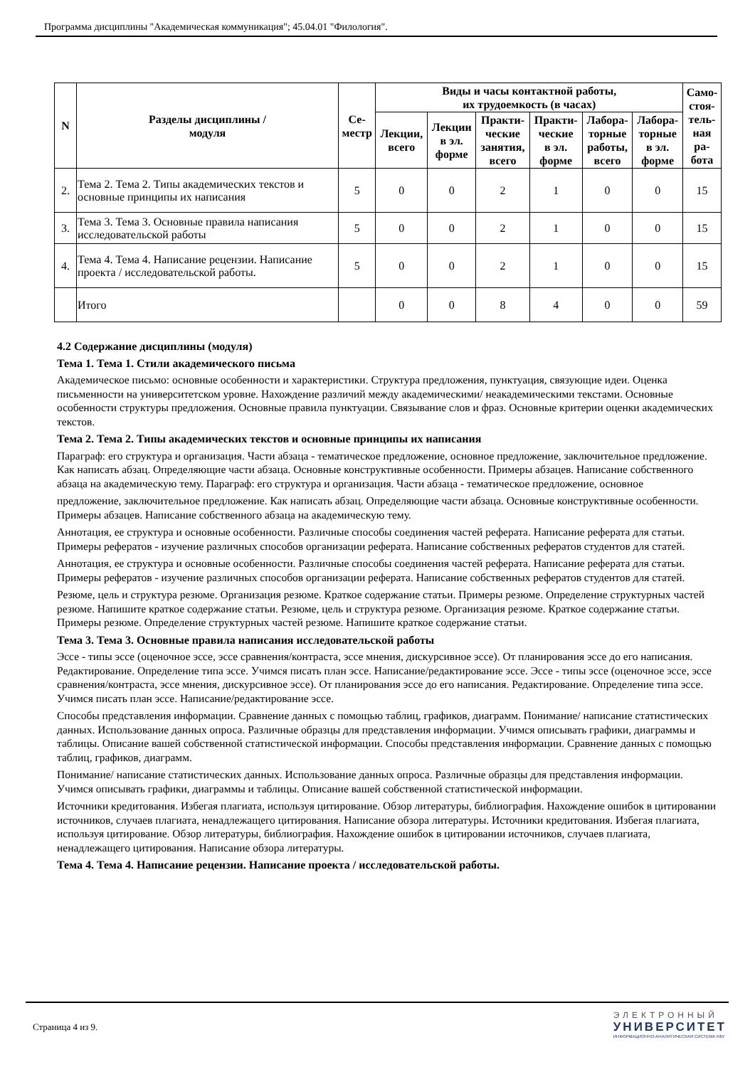Программа дисциплины "Академическая коммуникация"; 45.04.01 "Филология".
| N | Разделы дисциплины / модуля | Се- местр | Виды и часы контактной работы, их трудоемкость (в часах) | | | | | | Само- стоя- тель- ная ра- бота |
| --- | --- | --- | --- | --- | --- | --- | --- | --- | --- |
| | | | Лекции, всего | Лекции в эл. форме | Практи- ческие занятия, всего | Практи- ческие в эл. форме | Лабора- торные работы, всего | Лабора- торные в эл. форме | |
| 2. | Тема 2. Тема 2. Типы академических текстов и основные принципы их написания | 5 | 0 | 0 | 2 | 1 | 0 | 0 | 15 |
| 3. | Тема 3. Тема 3. Основные правила написания исследовательской работы | 5 | 0 | 0 | 2 | 1 | 0 | 0 | 15 |
| 4. | Тема 4. Тема 4. Написание рецензии. Написание проекта / исследовательской работы. | 5 | 0 | 0 | 2 | 1 | 0 | 0 | 15 |
| | Итого | | 0 | 0 | 8 | 4 | 0 | 0 | 59 |
4.2 Содержание дисциплины (модуля)
Тема 1. Тема 1. Стили академического письма
Академическое письмо: основные особенности и характеристики. Структура предложения, пунктуация, связующие идеи. Оценка письменности на университетском уровне. Нахождение различий между академическими/ неакадемическими текстами. Основные особенности структуры предложения. Основные правила пунктуации. Связывание слов и фраз. Основные критерии оценки академических текстов.
Тема 2. Тема 2. Типы академических текстов и основные принципы их написания
Параграф: его структура и организация. Части абзаца - тематическое предложение, основное предложение, заключительное предложение. Как написать абзац. Определяющие части абзаца. Основные конструктивные особенности. Примеры абзацев. Написание собственного абзаца на академическую тему. Параграф: его структура и организация. Части абзаца - тематическое предложение, основное
предложение, заключительное предложение. Как написать абзац. Определяющие части абзаца. Основные конструктивные особенности. Примеры абзацев. Написание собственного абзаца на академическую тему.
Аннотация, ее структура и основные особенности. Различные способы соединения частей реферата. Написание реферата для статьи. Примеры рефератов - изучение различных способов организации реферата. Написание собственных рефератов студентов для статей.
Аннотация, ее структура и основные особенности. Различные способы соединения частей реферата. Написание реферата для статьи. Примеры рефератов - изучение различных способов организации реферата. Написание собственных рефератов студентов для статей.
Резюме, цель и структура резюме. Организация резюме. Краткое содержание статьи. Примеры резюме. Определение структурных частей резюме. Напишите краткое содержание статьи. Резюме, цель и структура резюме. Организация резюме. Краткое содержание статьи. Примеры резюме. Определение структурных частей резюме. Напишите краткое содержание статьи.
Тема 3. Тема 3. Основные правила написания исследовательской работы
Эссе - типы эссе (оценочное эссе, эссе сравнения/контраста, эссе мнения, дискурсивное эссе). От планирования эссе до его написания. Редактирование. Определение типа эссе. Учимся писать план эссе. Написание/редактирование эссе. Эссе - типы эссе (оценочное эссе, эссе сравнения/контраста, эссе мнения, дискурсивное эссе). От планирования эссе до его написания. Редактирование. Определение типа эссе. Учимся писать план эссе. Написание/редактирование эссе.
Способы представления информации. Сравнение данных с помощью таблиц, графиков, диаграмм. Понимание/ написание статистических данных. Использование данных опроса. Различные образцы для представления информации. Учимся описывать графики, диаграммы и таблицы. Описание вашей собственной статистической информации. Способы представления информации. Сравнение данных с помощью таблиц, графиков, диаграмм.
Понимание/ написание статистических данных. Использование данных опроса. Различные образцы для представления информации. Учимся описывать графики, диаграммы и таблицы. Описание вашей собственной статистической информации.
Источники кредитования. Избегая плагиата, используя цитирование. Обзор литературы, библиография. Нахождение ошибок в цитировании источников, случаев плагиата, ненадлежащего цитирования. Написание обзора литературы. Источники кредитования. Избегая плагиата, используя цитирование. Обзор литературы, библиография. Нахождение ошибок в цитировании источников, случаев плагиата, ненадлежащего цитирования. Написание обзора литературы.
Тема 4. Тема 4. Написание рецензии. Написание проекта / исследовательской работы.
Страница 4 из 9.
ЭЛЕКТРОННЫЙ
УНИВЕРСИТЕТ
ИНФОРМАЦИОННО-АНАЛИТИЧЕСКАЯ СИСТЕМА КФУ